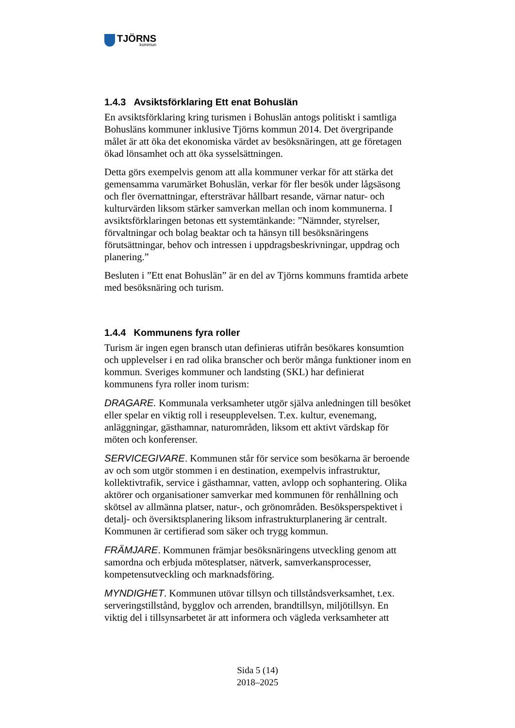TJÖRNS
kommun
1.4.3 Avsiktsförklaring Ett enat Bohuslän
En avsiktsförklaring kring turismen i Bohuslän antogs politiskt i samtliga Bohusläns kommuner inklusive Tjörns kommun 2014. Det övergripande målet är att öka det ekonomiska värdet av besöksnäringen, att ge företagen ökad lönsamhet och att öka sysselsättningen.
Detta görs exempelvis genom att alla kommuner verkar för att stärka det gemensamma varumärket Bohuslän, verkar för fler besök under lågsäsong och fler övernattningar, eftersträvar hållbart resande, värnar natur- och kulturvärden liksom stärker samverkan mellan och inom kommunerna. I avsiktsförklaringen betonas ett systemtänkande: ”Nämnder, styrelser, förvaltningar och bolag beaktar och ta hänsyn till besöksnäringens förutsättningar, behov och intressen i uppdragsbeskrivningar, uppdrag och planering.”
Besluten i ”Ett enat Bohuslän” är en del av Tjörns kommuns framtida arbete med besöksnäring och turism.
1.4.4 Kommunens fyra roller
Turism är ingen egen bransch utan definieras utifrån besökares konsumtion och upplevelser i en rad olika branscher och berör många funktioner inom en kommun. Sveriges kommuner och landsting (SKL) har definierat kommunens fyra roller inom turism:
DRAGARE. Kommunala verksamheter utgör själva anledningen till besöket eller spelar en viktig roll i reseupplevelsen. T.ex. kultur, evenemang, anläggningar, gästhamnar, naturområden, liksom ett aktivt värdskap för möten och konferenser.
SERVICEGIVARE. Kommunen står för service som besökarna är beroende av och som utgör stommen i en destination, exempelvis infrastruktur, kollektivtrafik, service i gästhamnar, vatten, avlopp och sophantering. Olika aktörer och organisationer samverkar med kommunen för renhållning och skötsel av allmänna platser, natur-, och grönområden. Besöksperspektivet i detalj- och översiktsplanering liksom infrastrukturplanering är centralt. Kommunen är certifierad som säker och trygg kommun.
FRÄMJARE. Kommunen främjar besöksnäringens utveckling genom att samordna och erbjuda mötesplatser, nätverk, samverkansprocesser, kompetensutveckling och marknadsföring.
MYNDIGHET. Kommunen utövar tillsyn och tillståndsverksamhet, t.ex. serveringstillstånd, bygglov och arrenden, brandtillsyn, miljötillsyn. En viktig del i tillsynsarbetet är att informera och vägleda verksamheter att
Sida 5 (14)
2018–2025